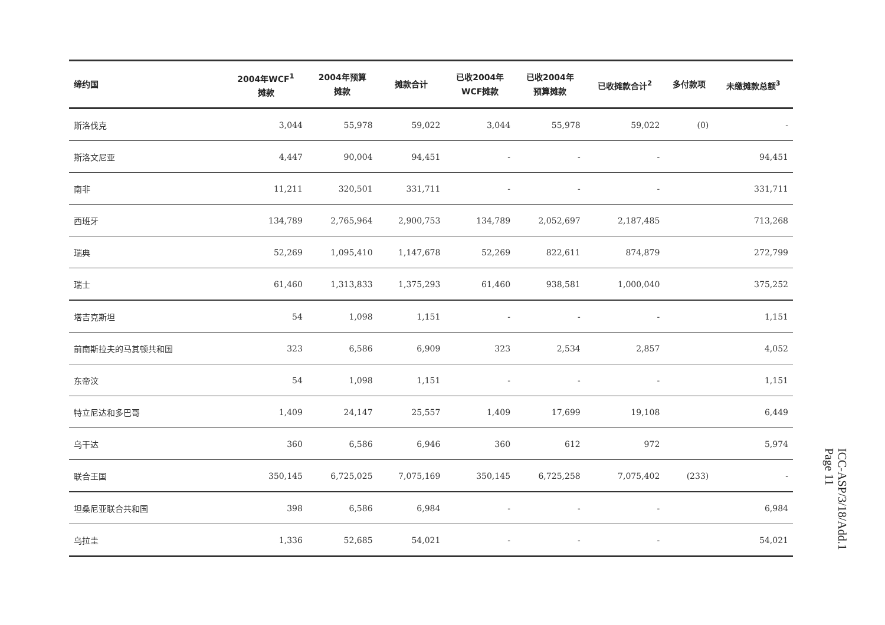| 缔约国 | 2004年WCF<sup>1</sup> 摊款 | 2004年预算 摊款 | 摊款合计 | 已收2004年 WCF摊款 | 已收2004年 预算摊款 | 已收摊款合计<sup>2</sup> | 多付款项 | 未缴摊款总额<sup>3</sup> |
| --- | --- | --- | --- | --- | --- | --- | --- | --- |
| 斯洛伐克 | 3,044 | 55,978 | 59,022 | 3,044 | 55,978 | 59,022 | (0) | - |
| 斯洛文尼亚 | 4,447 | 90,004 | 94,451 | - | - | - | | 94,451 |
| 南非 | 11,211 | 320,501 | 331,711 | - | - | - | | 331,711 |
| 西班牙 | 134,789 | 2,765,964 | 2,900,753 | 134,789 | 2,052,697 | 2,187,485 | | 713,268 |
| 瑞典 | 52,269 | 1,095,410 | 1,147,678 | 52,269 | 822,611 | 874,879 | | 272,799 |
| 瑞士 | 61,460 | 1,313,833 | 1,375,293 | 61,460 | 938,581 | 1,000,040 | | 375,252 |
| 塔吉克斯坦 | 54 | 1,098 | 1,151 | - | - | - | | 1,151 |
| 前南斯拉夫的马其顿共和国 | 323 | 6,586 | 6,909 | 323 | 2,534 | 2,857 | | 4,052 |
| 东帝汶 | 54 | 1,098 | 1,151 | - | - | - | | 1,151 |
| 特立尼达和多巴哥 | 1,409 | 24,147 | 25,557 | 1,409 | 17,699 | 19,108 | | 6,449 |
| 乌干达 | 360 | 6,586 | 6,946 | 360 | 612 | 972 | | 5,974 |
| 联合王国 | 350,145 | 6,725,025 | 7,075,169 | 350,145 | 6,725,258 | 7,075,402 | (233) | - |
| 坦桑尼亚联合共和国 | 398 | 6,586 | 6,984 | - | - | - | | 6,984 |
| 乌拉圭 | 1,336 | 52,685 | 54,021 | - | - | - | | 54,021 |
ICC-ASP/3/18/Add.1
Page 11